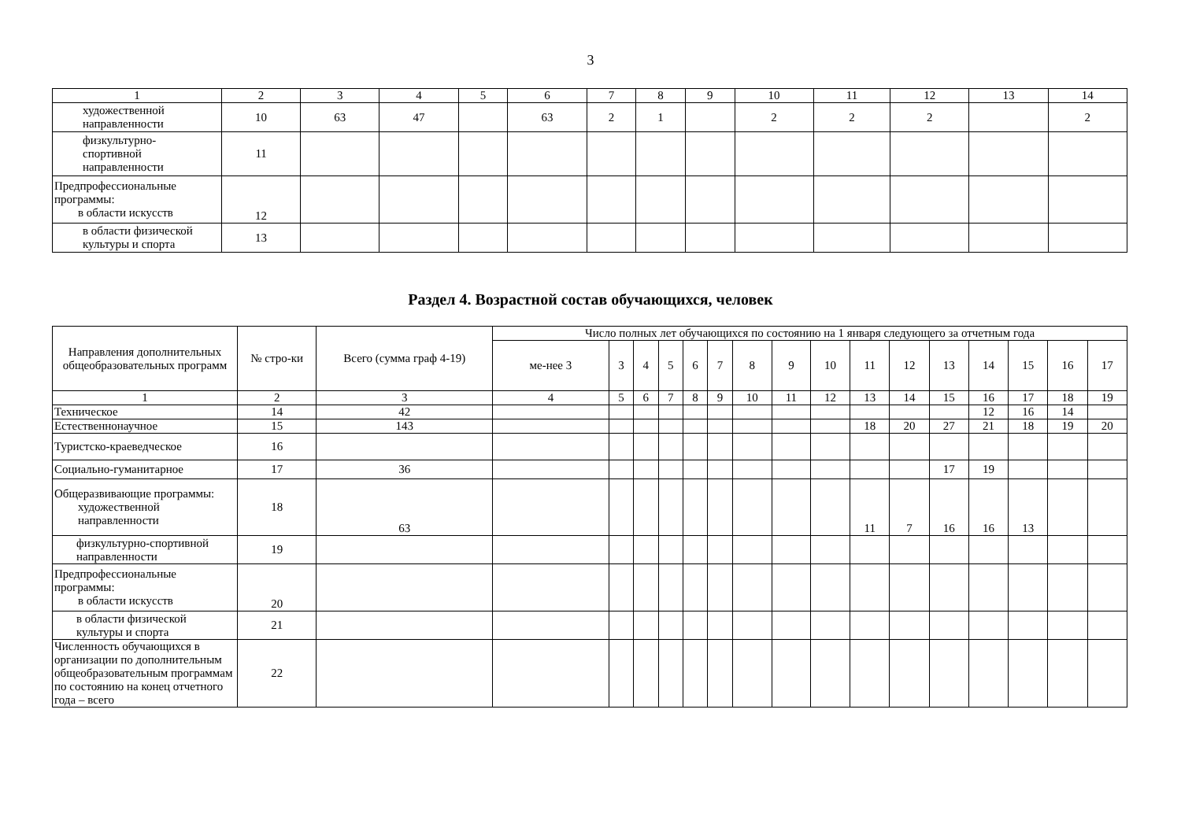3
| 1 | 2 | 3 | 4 | 5 | 6 | 7 | 8 | 9 | 10 | 11 | 12 | 13 | 14 |
| художественной направленности | 10 | 63 | 47 | | 63 | 2 | 1 | | 2 | 2 | 2 | | 2 |
| физкультурно- спортивной направленности | 11 | | | | | | | | | | | | |
| Предпрофессиональные программы: в области искусств | 12 | | | | | | | | | | | | |
| в области физической культуры и спорта | 13 | | | | | | | | | | | | |
Раздел 4. Возрастной состав обучающихся, человек
| Направления дополнительных общеобразовательных программ | № стро-ки | Всего (сумма граф 4-19) | Число полных лет обучающихся по состоянию на 1 января следующего за отчетным года | | | | | | | | | | | | | | | |
| --- | --- | --- | --- | --- | --- | --- | --- | --- | --- | --- | --- | --- | --- | --- | --- | --- | --- | --- |
| | | | ме-нее 3 | 3 | 4 | 5 | 6 | 7 | 8 | 9 | 10 | 11 | 12 | 13 | 14 | 15 | 16 | 17 |
| 1 | 2 | 3 | 4 | 5 | 6 | 7 | 8 | 9 | 10 | 11 | 12 | 13 | 14 | 15 | 16 | 17 | 18 | 19 |
| Техническое | 14 | 42 | | | | | | | | | | | | | 12 | 16 | 14 | |
| Естественнонаучное | 15 | 143 | | | | | | | | | | 18 | 20 | 27 | 21 | 18 | 19 | 20 |
| Туристско-краеведческое | 16 | | | | | | | | | | | | | | | | | |
| Социально-гуманитарное | 17 | 36 | | | | | | | | | | | | 17 | 19 | | | |
| Общеразвивающие программы: художественной направленности | 18 | 63 | | | | | | | | | | 11 | 7 | 16 | 16 | 13 | | |
| физкультурно-спортивной направленности | 19 | | | | | | | | | | | | | | | | | |
| Предпрофессиональные программы: в области искусств | 20 | | | | | | | | | | | | | | | | | |
| в области физической культуры и спорта | 21 | | | | | | | | | | | | | | | | | |
| Численность обучающихся в организации по дополнительным общеобразовательным программам по состоянию на конец отчетного года – всего | 22 | | | | | | | | | | | | | | | | | |